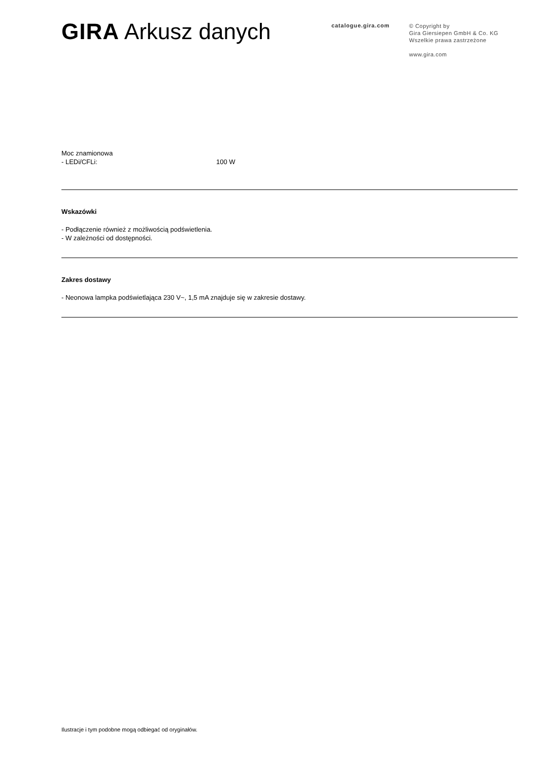GIRA Arkusz danych
catalogue.gira.com
© Copyright by
Gira Giersiepen GmbH & Co. KG
Wszelkie prawa zastrzeżone
www.gira.com
Moc znamionowa
- LEDi/CFLi: 100 W
Wskazówki
- Podłączenie również z możliwością podświetlenia.
- W zależności od dostępności.
Zakres dostawy
- Neonowa lampka podświetlająca 230 V~, 1,5 mA znajduje się w zakresie dostawy.
Ilustracje i tym podobne mogą odbiegać od oryginałów.